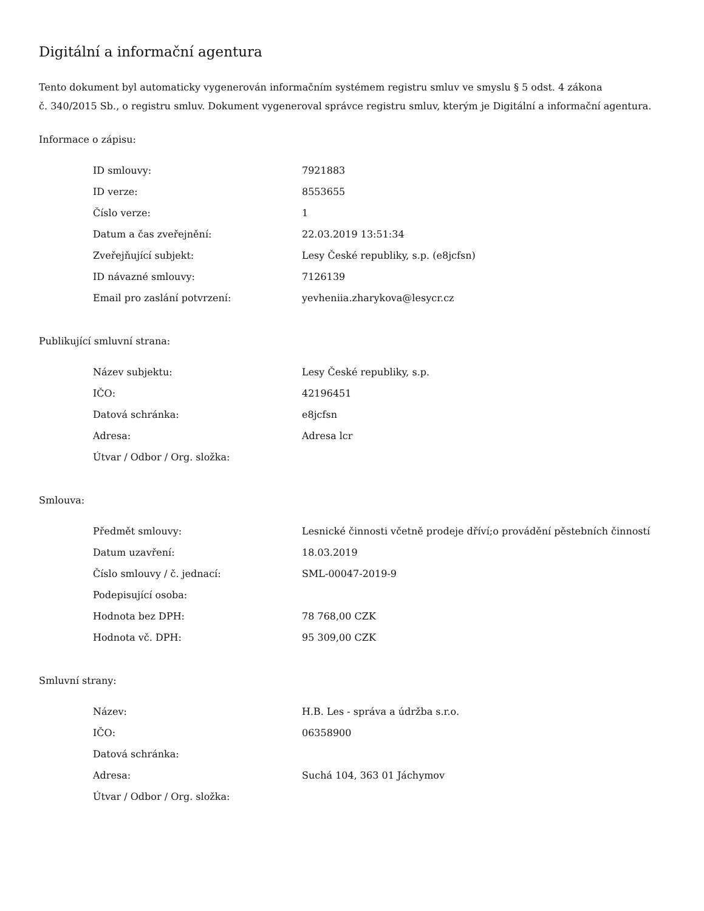Digitální a informační agentura
Tento dokument byl automaticky vygenerován informačním systémem registru smluv ve smyslu § 5 odst. 4 zákona
č. 340/2015 Sb., o registru smluv. Dokument vygeneroval správce registru smluv, kterým je Digitální a informační agentura.
Informace o zápisu:
| ID smlouvy: | 7921883 |
| ID verze: | 8553655 |
| Číslo verze: | 1 |
| Datum a čas zveřejnění: | 22.03.2019 13:51:34 |
| Zveřejňující subjekt: | Lesy České republiky, s.p. (e8jcfsn) |
| ID návazné smlouvy: | 7126139 |
| Email pro zaslání potvrzení: | yevheniia.zharykova@lesycr.cz |
Publikující smluvní strana:
| Název subjektu: | Lesy České republiky, s.p. |
| IČO: | 42196451 |
| Datová schránka: | e8jcfsn |
| Adresa: | Adresa lcr |
| Útvar / Odbor / Org. složka: | |
Smlouva:
| Předmět smlouvy: | Lesnické činnosti včetně prodeje dříví;o provádění pěstebních činností |
| Datum uzavření: | 18.03.2019 |
| Číslo smlouvy / č. jednací: | SML-00047-2019-9 |
| Podepisující osoba: | |
| Hodnota bez DPH: | 78 768,00 CZK |
| Hodnota vč. DPH: | 95 309,00 CZK |
Smluvní strany:
| Název: | H.B. Les - správa a údržba s.r.o. |
| IČO: | 06358900 |
| Datová schránka: | |
| Adresa: | Suchá 104, 363 01 Jáchymov |
| Útvar / Odbor / Org. složka: | |